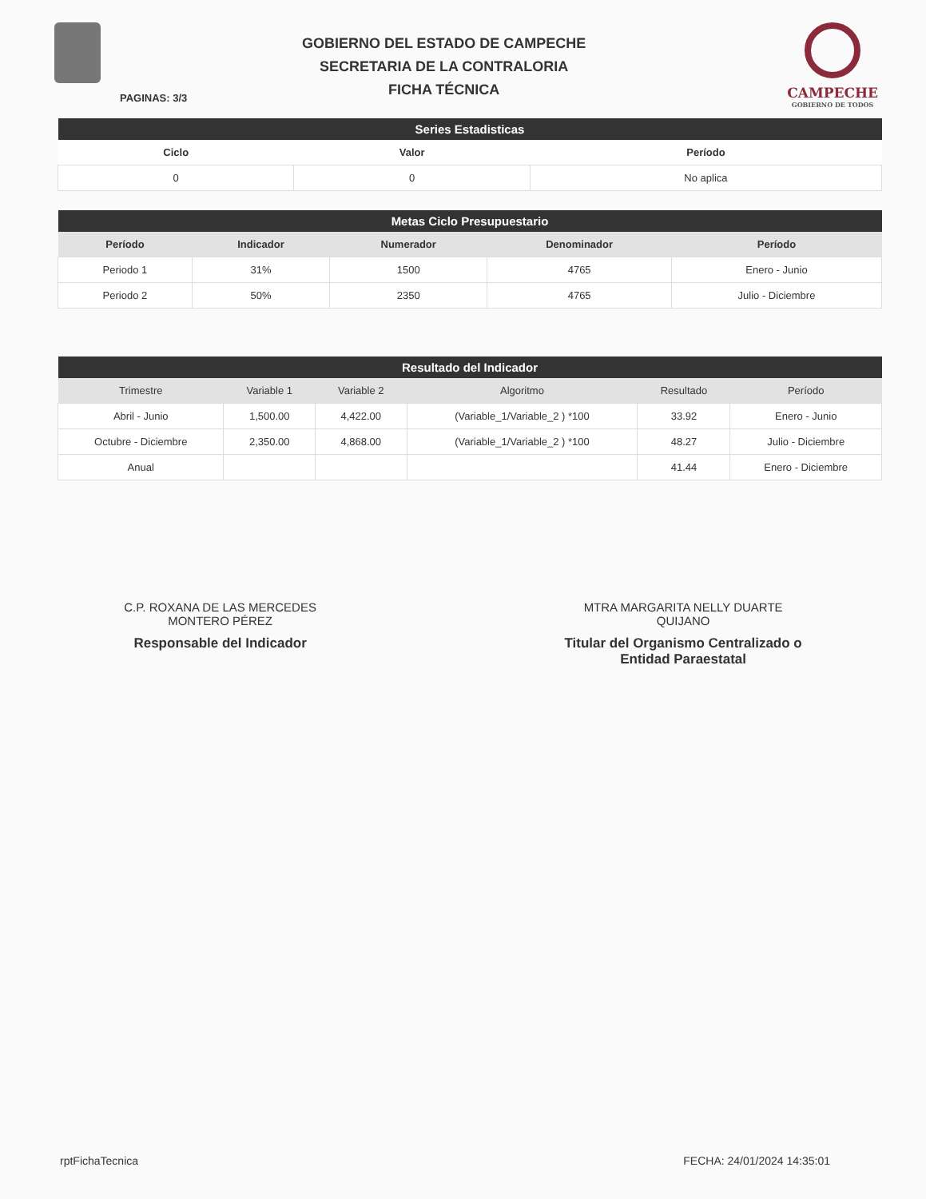GOBIERNO DEL ESTADO DE CAMPECHE
SECRETARIA DE LA CONTRALORIA
FICHA TÉCNICA
CAMPECHE
GOBIERNO DE TODOS
PAGINAS: 3/3
| Series Estadisticas | | |
| --- | --- | --- |
| Ciclo | Valor | Período |
| 0 | 0 | No aplica |
| Metas Ciclo Presupuestario | | | | |
| --- | --- | --- | --- | --- |
| Período | Indicador | Numerador | Denominador | Período |
| Periodo 1 | 31% | 1500 | 4765 | Enero - Junio |
| Periodo 2 | 50% | 2350 | 4765 | Julio - Diciembre |
| Resultado del Indicador | | | | | |
| --- | --- | --- | --- | --- | --- |
| Trimestre | Variable 1 | Variable 2 | Algoritmo | Resultado | Período |
| Abril - Junio | 1,500.00 | 4,422.00 | (Variable_1/Variable_2 ) *100 | 33.92 | Enero - Junio |
| Octubre - Diciembre | 2,350.00 | 4,868.00 | (Variable_1/Variable_2 ) *100 | 48.27 | Julio - Diciembre |
| Anual | | | | 41.44 | Enero - Diciembre |
C.P. ROXANA DE LAS MERCEDES
MONTERO PÉREZ
Responsable del Indicador
MTRA MARGARITA NELLY DUARTE
QUIJANO
Titular del Organismo Centralizado o
Entidad Paraestatal
rptFichaTecnica FECHA: 24/01/2024 14:35:01